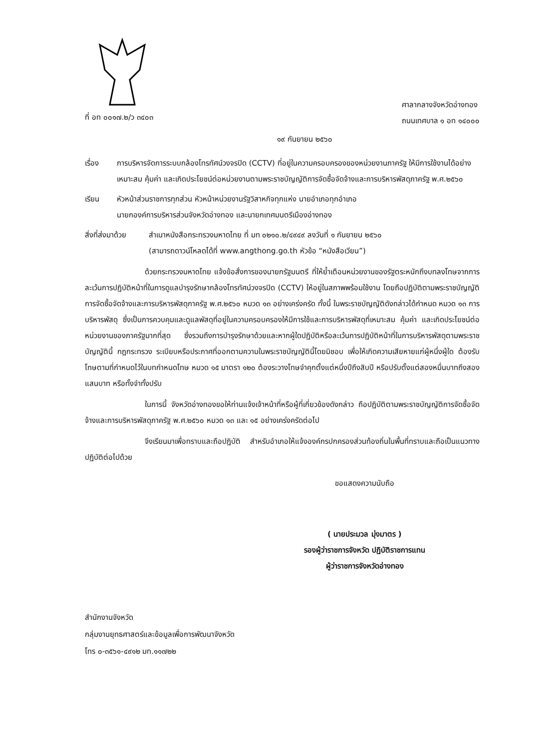ที่ อท ๐๐๑๗.๒/ว ๓๔๐๓
ศาลากลางจังหวัดอ่างทอง
ถนนเทศบาล ๑ อท ๑๔๐๐๐
๑๙ กันยายน ๒๕๖๐
เรื่อง การบริหารจัดการระบบกล้องโทรทัศน์วงจรปิด (CCTV) ที่อยู่ในความครอบครองของหน่วยงานภาครัฐ ให้มีการใช้งานได้อย่างเหมาะสม คุ้มค่า และเกิดประโยชน์ต่อหน่วยงานตามพระราชบัญญัติการจัดซื้อจัดจ้างและการบริหารพัสดุภาครัฐ พ.ศ.๒๕๖๐
เรียน หัวหน้าส่วนราชการทุกส่วน หัวหน้าหน่วยงานรัฐวิสาหกิจทุกแห่ง นายอำเภอทุกอำเภอ
นายกองค์การบริหารส่วนจังหวัดอ่างทอง และนายกเทศมนตรีเมืองอ่างทอง
สิ่งที่ส่งมาด้วย
สำเนาหนังสือกระทรวงมหาดไทย ที่ มท ๐๒๑๐.๒/๔๙๔๙ ลงวันที่ ๑ กันยายน ๒๕๖๐
(สามารถดาวน์โหลดได้ที่ www.angthong.go.th หัวข้อ “หนังสือเวียน”)
ด้วยกระทรวงมหาดไทย แจ้งข้อสั่งการของนายกรัฐมนตรี ที่ให้ย้ำเตือนหน่วยงานของรัฐตระหนักถึงบทลงโทษจากการละเว้นการปฏิบัติหน้าที่ในการดูแลบำรุงรักษากล้องโทรทัศน์วงจรปิด (CCTV) ให้อยู่ในสภาพพร้อมใช้งาน โดยถือปฏิบัติตามพระราชบัญญัติการจัดซื้อจัดจ้างและการบริหารพัสดุภาครัฐ พ.ศ.๒๕๖๐ หมวด ๑๓ อย่างเคร่งครัด ทั้งนี้ ในพระราชบัญญัติดังกล่าวได้กำหนด หมวด ๑๓ การบริหารพัสดุ ซึ่งเป็นการควบคุมและดูแลพัสดุที่อยู่ในความครอบครองให้มีการใช้และการบริหารพัสดุที่เหมาะสม คุ้มค่า และเกิดประโยชน์ต่อหน่วยงานของภาครัฐมากที่สุด ซึ่งรวมถึงการบำรุงรักษาด้วยและหากผู้ใดปฏิบัติหรือละเว้นการปฏิบัติหน้าที่ในการบริหารพัสดุตามพระราชบัญญัตินี้ กฎกระทรวง ระเบียบหรือประกาศที่ออกตามความในพระราชบัญญัตินี้โดยมิชอบ เพื่อให้เกิดความเสียหายแก่ผู้หนึ่งผู้ใด ต้องรับโทษตามที่กำหนดไว้ในบทกำหนดโทษ หมวด ๑๕ มาตรา ๑๒๐ ต้องระวางโทษจำคุกตั้งแต่หนึ่งปีถึงสิบปี หรือปรับตั้งแต่สองหมื่นบาทถึงสองแสนบาท หรือทั้งจำทั้งปรับ
ในการนี้ จังหวัดอ่างทองขอให้ท่านแจ้งเจ้าหน้าที่หรือผู้ที่เกี่ยวข้องดังกล่าว ถือปฏิบัติตามพระราชบัญญัติการจัดซื้อจัดจ้างและการบริหารพัสดุภาครัฐ พ.ศ.๒๕๖๐ หมวด ๑๓ และ ๑๕ อย่างเคร่งครัดต่อไป
จึงเรียนมาเพื่อทราบและถือปฏิบัติ สำหรับอำเภอให้แจ้งองค์กรปกครองส่วนท้องถิ่นในพื้นที่ทราบและถือเป็นแนวทางปฏิบัติต่อไปด้วย
ขอแสดงความนับถือ
( นายประมวล มุ่งมาตร )
รองผู้ว่าราชการจังหวัด ปฏิบัติราชการแทน
ผู้ว่าราชการจังหวัดอ่างทอง
สำนักงานจังหวัด
กลุ่มงานยุทธศาสตร์และข้อมูลเพื่อการพัฒนาจังหวัด
โทร ๐-๓๕๖๑-๔๙๑๒ มท.๑๑๗๒๒